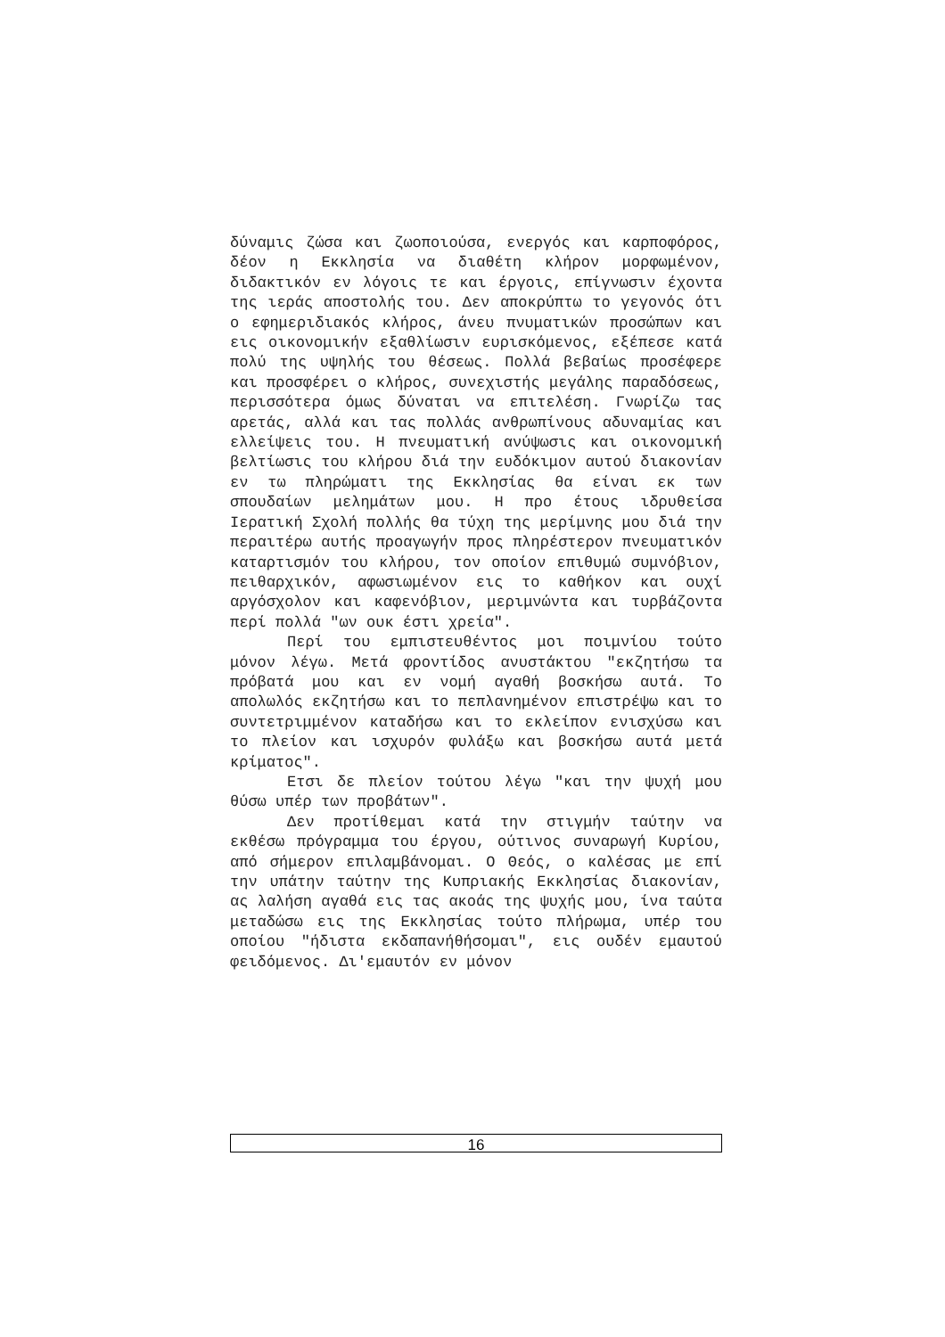δύναμις ζώσα και ζωοποιούσα, ενεργός και καρποφόρος, δέον η Εκκλησία να διαθέτη κλήρον μορφωμένον, διδακτικόν εν λόγοις τε και έργοις, επίγνωσιν έχοντα της ιεράς αποστολής του. Δεν αποκρύπτω το γεγονός ότι ο εφημεριδιακός κλήρος, άνευ πνυματικών προσώπων και εις οικονομικήν εξαθλίωσιν ευρισκόμενος, εξέπεσε κατά πολύ της υψηλής του θέσεως. Πολλά βεβαίως προσέφερε και προσφέρει ο κλήρος, συνεχιστής μεγάλης παραδόσεως, περισσότερα όμως δύναται να επιτελέση. Γνωρίζω τας αρετάς, αλλά και τας πολλάς ανθρωπίνους αδυναμίας και ελλείψεις του. Η πνευματική ανύψωσις και οικονομική βελτίωσις του κλήρου διά την ευδόκιμον αυτού διακονίαν εν τω πληρώματι της Εκκλησίας θα είναι εκ των σπουδαίων μελημάτων μου. Η προ έτους ιδρυθείσα Ιερατική Σχολή πολλής θα τύχη της μερίμνης μου διά την περαιτέρω αυτής προαγωγήν προς πληρέστερον πνευματικόν καταρτισμόν του κλήρου, τον οποίον επιθυμώ συμνόβιον, πειθαρχικόν, αφωσιωμένον εις το καθήκον και ουχί αργόσχολον και καφενόβιον, μεριμνώντα και τυρβάζοντα περί πολλά "ων ουκ έστι χρεία".
Περί του εμπιστευθέντος μοι ποιμνίου τούτο μόνον λέγω. Μετά φροντίδος ανυστάκτου "εκζητήσω τα πρόβατά μου και εν νομή αγαθή βοσκήσω αυτά. Το απολωλός εκζητήσω και το πεπλανημένον επιστρέψω και το συντετριμμένον καταδήσω και το εκλείπον ενισχύσω και το πλείον και ισχυρόν φυλάξω και βοσκήσω αυτά μετά κρίματος".
Ετσι δε πλείον τούτου λέγω "και την ψυχή μου θύσω υπέρ των προβάτων".
Δεν προτίθεμαι κατά την στιγμήν ταύτην να εκθέσω πρόγραμμα του έργου, ούτινος συναρωγή Κυρίου, από σήμερον επιλαμβάνομαι. Ο Θεός, ο καλέσας με επί την υπάτην ταύτην της Κυπριακής Εκκλησίας διακονίαν, ας λαλήση αγαθά εις τας ακοάς της ψυχής μου, ίνα ταύτα μεταδώσω εις της Εκκλησίας τούτο πλήρωμα, υπέρ του οποίου "ήδιστα εκδαπανήθήσομαι", εις ουδέν εμαυτού φειδόμενος. Δι'εμαυτόν εν μόνον
16